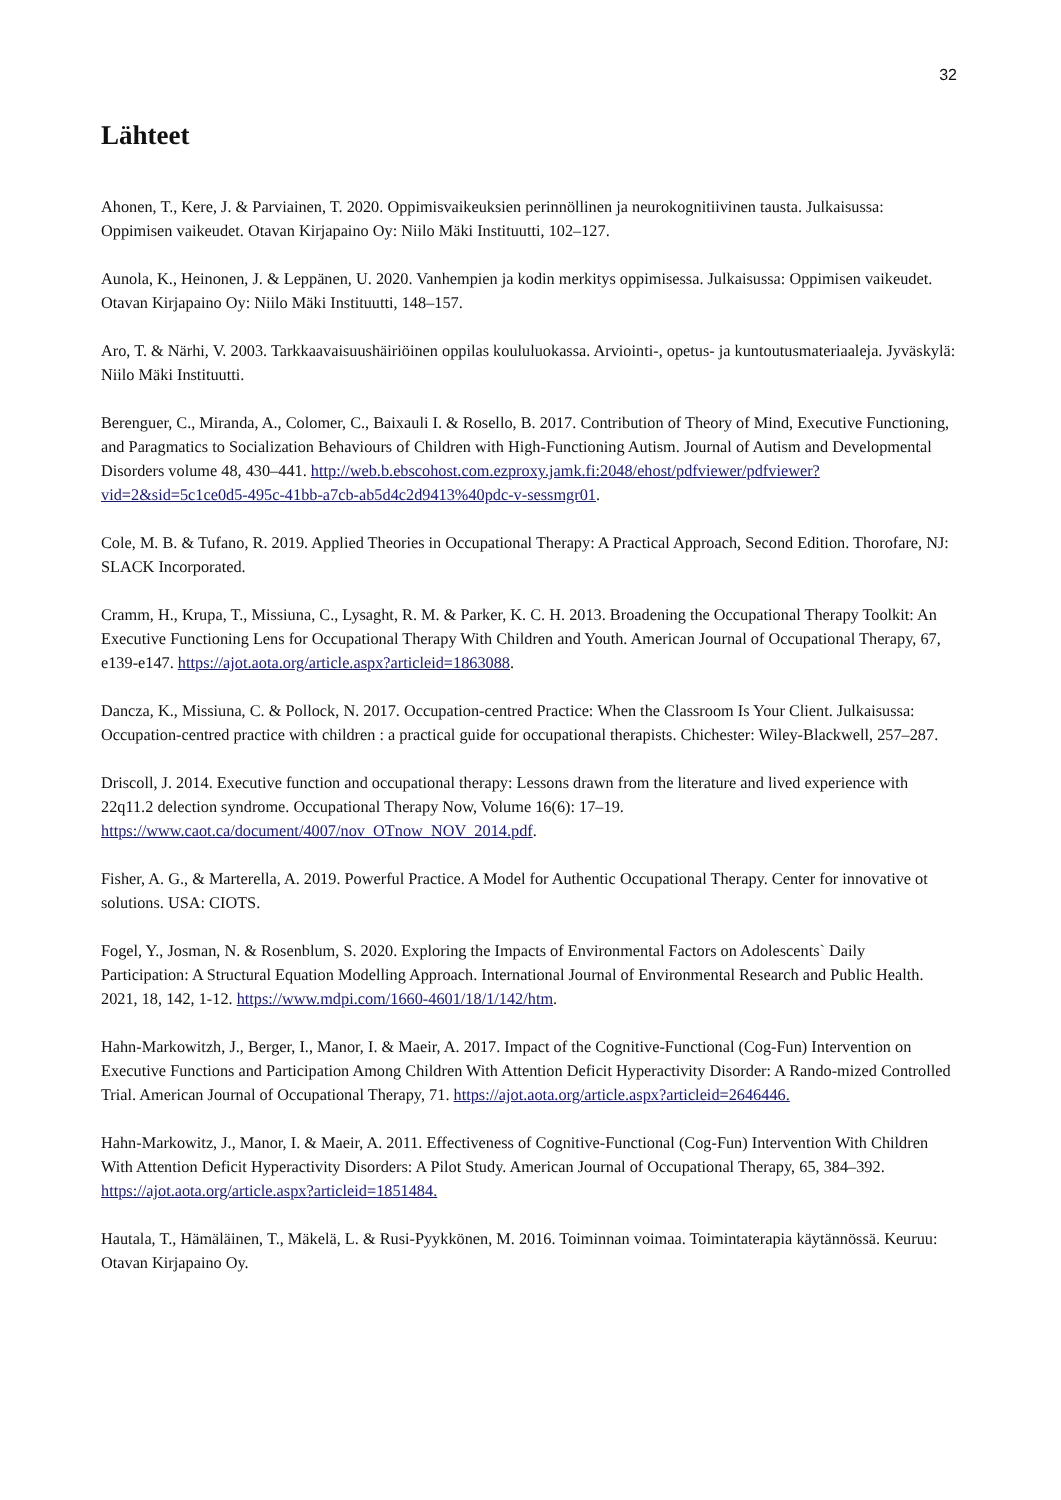32
Lähteet
Ahonen, T., Kere, J. & Parviainen, T. 2020. Oppimisvaikeuksien perinnöllinen ja neurokognitiivinen tausta. Julkaisussa: Oppimisen vaikeudet. Otavan Kirjapaino Oy: Niilo Mäki Instituutti, 102–127.
Aunola, K., Heinonen, J. & Leppänen, U. 2020. Vanhempien ja kodin merkitys oppimisessa. Julkaisussa: Oppimisen vaikeudet. Otavan Kirjapaino Oy: Niilo Mäki Instituutti, 148–157.
Aro, T. & Närhi, V. 2003. Tarkkaavaisuushäiriöinen oppilas koululuokassa. Arviointi-, opetus- ja kuntoutusmateriaaleja. Jyväskylä: Niilo Mäki Instituutti.
Berenguer, C., Miranda, A., Colomer, C., Baixauli I. & Rosello, B. 2017. Contribution of Theory of Mind, Executive Functioning, and Paragmatics to Socialization Behaviours of Children with High-Functioning Autism. Journal of Autism and Developmental Disorders volume 48, 430–441. http://web.b.ebscohost.com.ezproxy.jamk.fi:2048/ehost/pdfviewer/pdfviewer?vid=2&sid=5c1ce0d5-495c-41bb-a7cb-ab5d4c2d9413%40pdc-v-sessmgr01.
Cole, M. B. & Tufano, R. 2019. Applied Theories in Occupational Therapy: A Practical Approach, Second Edition. Thorofare, NJ: SLACK Incorporated.
Cramm, H., Krupa, T., Missiuna, C., Lysaght, R. M. & Parker, K. C. H. 2013. Broadening the Occupational Therapy Toolkit: An Executive Functioning Lens for Occupational Therapy With Children and Youth. American Journal of Occupational Therapy, 67, e139-e147. https://ajot.aota.org/article.aspx?articleid=1863088.
Dancza, K., Missiuna, C. & Pollock, N. 2017. Occupation-centred Practice: When the Classroom Is Your Client. Julkaisussa: Occupation-centred practice with children : a practical guide for occupational therapists. Chichester: Wiley-Blackwell, 257–287.
Driscoll, J. 2014. Executive function and occupational therapy: Lessons drawn from the literature and lived experience with 22q11.2 delection syndrome. Occupational Therapy Now, Volume 16(6): 17–19. https://www.caot.ca/document/4007/nov_OTnow_NOV_2014.pdf.
Fisher, A. G., & Marterella, A. 2019. Powerful Practice. A Model for Authentic Occupational Therapy. Center for innovative ot solutions. USA: CIOTS.
Fogel, Y., Josman, N. & Rosenblum, S. 2020. Exploring the Impacts of Environmental Factors on Adolescents` Daily Participation: A Structural Equation Modelling Approach. International Journal of Environmental Research and Public Health. 2021, 18, 142, 1-12. https://www.mdpi.com/1660-4601/18/1/142/htm.
Hahn-Markowitzh, J., Berger, I., Manor, I. & Maeir, A. 2017. Impact of the Cognitive-Functional (Cog-Fun) Intervention on Executive Functions and Participation Among Children With Attention Deficit Hyperactivity Disorder: A Rando-mized Controlled Trial. American Journal of Occupational Therapy, 71. https://ajot.aota.org/article.aspx?articleid=2646446.
Hahn-Markowitz, J., Manor, I. & Maeir, A. 2011. Effectiveness of Cognitive-Functional (Cog-Fun) Intervention With Children With Attention Deficit Hyperactivity Disorders: A Pilot Study. American Journal of Occupational Therapy, 65, 384–392. https://ajot.aota.org/article.aspx?articleid=1851484.
Hautala, T., Hämäläinen, T., Mäkelä, L. & Rusi-Pyykkönen, M. 2016. Toiminnan voimaa. Toimintaterapia käytännössä. Keuruu: Otavan Kirjapaino Oy.